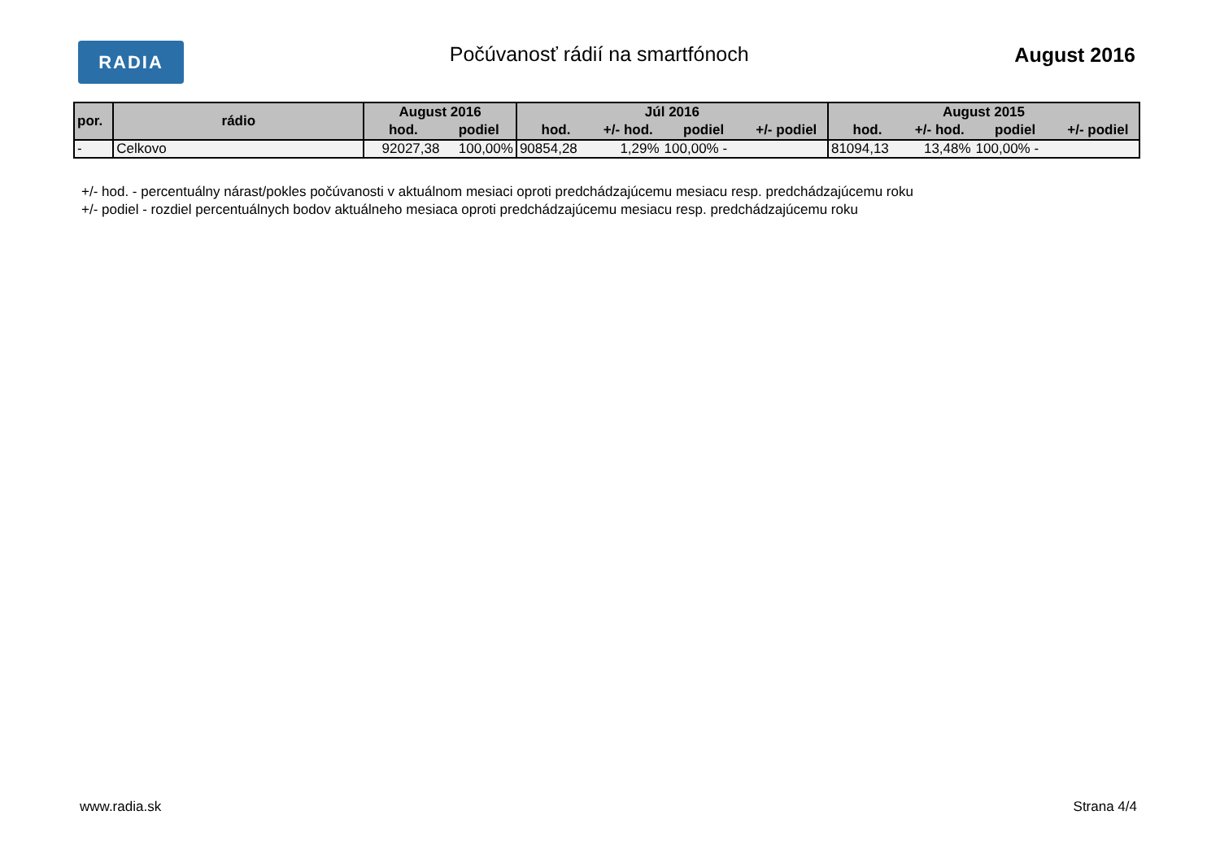RADIA
Počúvanosť rádií na smartfónoch
August 2016
| por. | rádio | August 2016 | | Júl 2016 | | | | August 2015 | | | |
| --- | --- | --- | --- | --- | --- | --- | --- | --- | --- | --- | --- |
| | | hod. | podiel | hod. | +/- hod. | podiel | +/- podiel | hod. | +/- hod. | podiel | +/- podiel |
| - | Celkovo | 92027,38 | 100,00% | 90854,28 | 1,29% | 100,00% - | | 81094,13 | 13,48% | 100,00% - | |
+/- hod. - percentuálny nárast/pokles počúvanosti v aktuálnom mesiaci oproti predchádzajúcemu mesiacu resp. predchádzajúcemu roku
+/- podiel - rozdiel percentuálnych bodov aktuálneho mesiaca oproti predchádzajúcemu mesiacu resp. predchádzajúcemu roku
www.radia.sk Strana 4/4